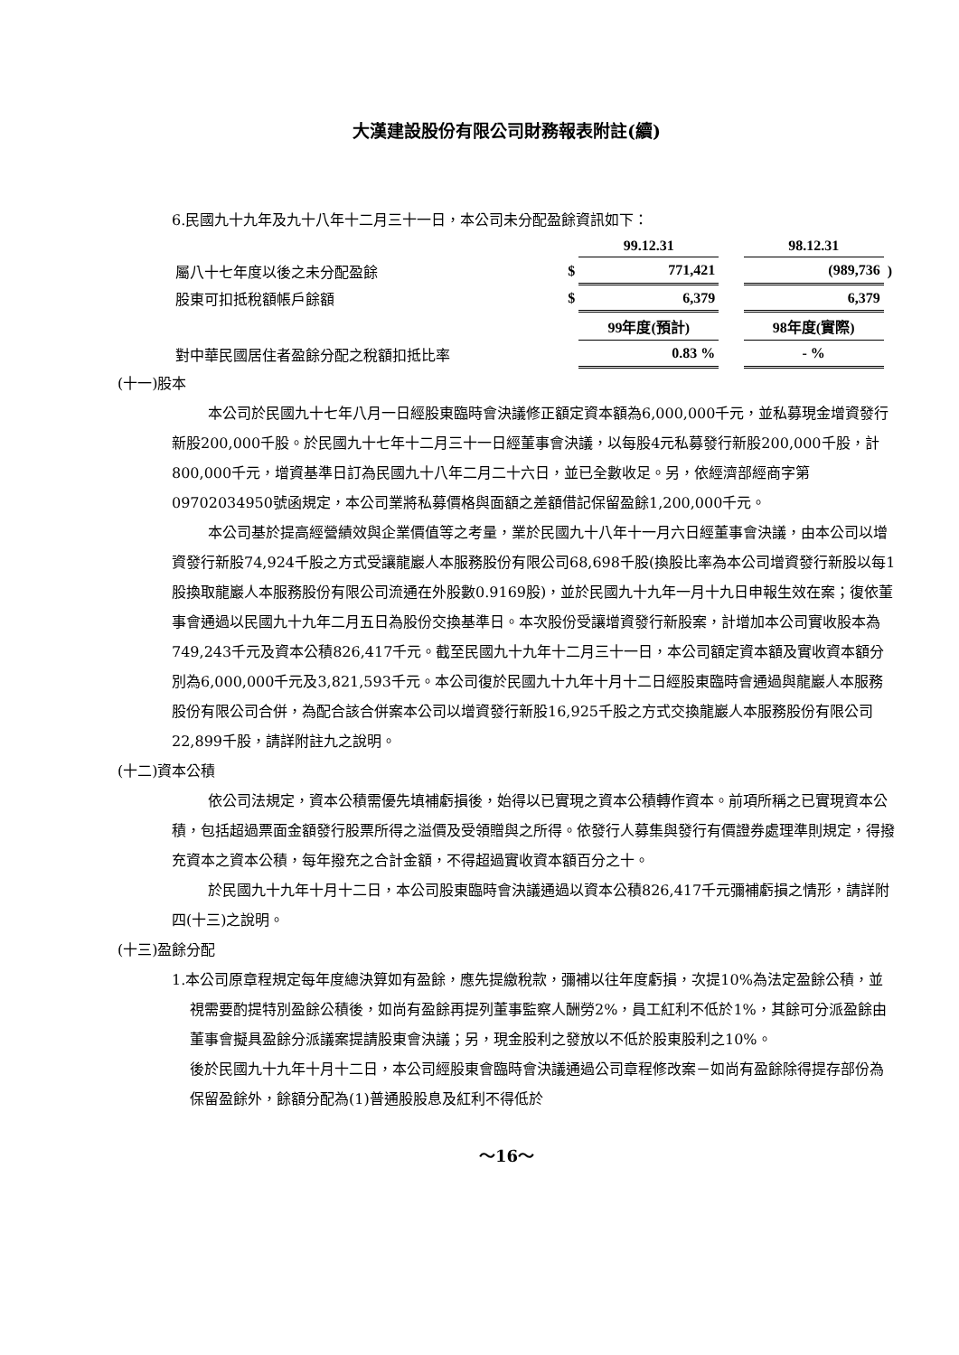大漢建設股份有限公司財務報表附註(續)
6.民國九十九年及九十八年十二月三十一日，本公司未分配盈餘資訊如下：
| | | 99.12.31 | | 98.12.31 | |
| 屬八十七年度以後之未分配盈餘 | $ | 771,421 | | (989,736 | ) |
| 股東可扣抵稅額帳戶餘額 | $ | 6,379 | | 6,379 | |
| | | 99年度(預計) | | 98年度(實際) | |
| 對中華民國居住者盈餘分配之稅額扣抵比率 | | 0.83 % | | - % | |
(十一)股本
本公司於民國九十七年八月一日經股東臨時會決議修正額定資本額為6,000,000千元，並私募現金增資發行新股200,000千股。於民國九十七年十二月三十一日經董事會決議，以每股4元私募發行新股200,000千股，計800,000千元，增資基準日訂為民國九十八年二月二十六日，並已全數收足。另，依經濟部經商字第09702034950號函規定，本公司業將私募價格與面額之差額借記保留盈餘1,200,000千元。
本公司基於提高經營績效與企業價值等之考量，業於民國九十八年十一月六日經董事會決議，由本公司以增資發行新股74,924千股之方式受讓龍巖人本服務股份有限公司68,698千股(換股比率為本公司增資發行新股以每1股換取龍巖人本服務股份有限公司流通在外股數0.9169股)，並於民國九十九年一月十九日申報生效在案；復依董事會通過以民國九十九年二月五日為股份交換基準日。本次股份受讓增資發行新股案，計增加本公司實收股本為749,243千元及資本公積826,417千元。截至民國九十九年十二月三十一日，本公司額定資本額及實收資本額分別為6,000,000千元及3,821,593千元。本公司復於民國九十九年十月十二日經股東臨時會通過與龍巖人本服務股份有限公司合併，為配合該合併案本公司以增資發行新股16,925千股之方式交換龍巖人本服務股份有限公司22,899千股，請詳附註九之說明。
(十二)資本公積
依公司法規定，資本公積需優先填補虧損後，始得以已實現之資本公積轉作資本。前項所稱之已實現資本公積，包括超過票面金額發行股票所得之溢價及受領贈與之所得。依發行人募集與發行有價證券處理準則規定，得撥充資本之資本公積，每年撥充之合計金額，不得超過實收資本額百分之十。
於民國九十九年十月十二日，本公司股東臨時會決議通過以資本公積826,417千元彌補虧損之情形，請詳附四(十三)之說明。
(十三)盈餘分配
1.本公司原章程規定每年度總決算如有盈餘，應先提繳稅款，彌補以往年度虧損，次提10%為法定盈餘公積，並視需要酌提特別盈餘公積後，如尚有盈餘再提列董事監察人酬勞2%，員工紅利不低於1%，其餘可分派盈餘由董事會擬具盈餘分派議案提請股東會決議；另，現金股利之發放以不低於股東股利之10%。
後於民國九十九年十月十二日，本公司經股東會臨時會決議通過公司章程修改案－如尚有盈餘除得提存部份為保留盈餘外，餘額分配為(1)普通股股息及紅利不得低於
～16～